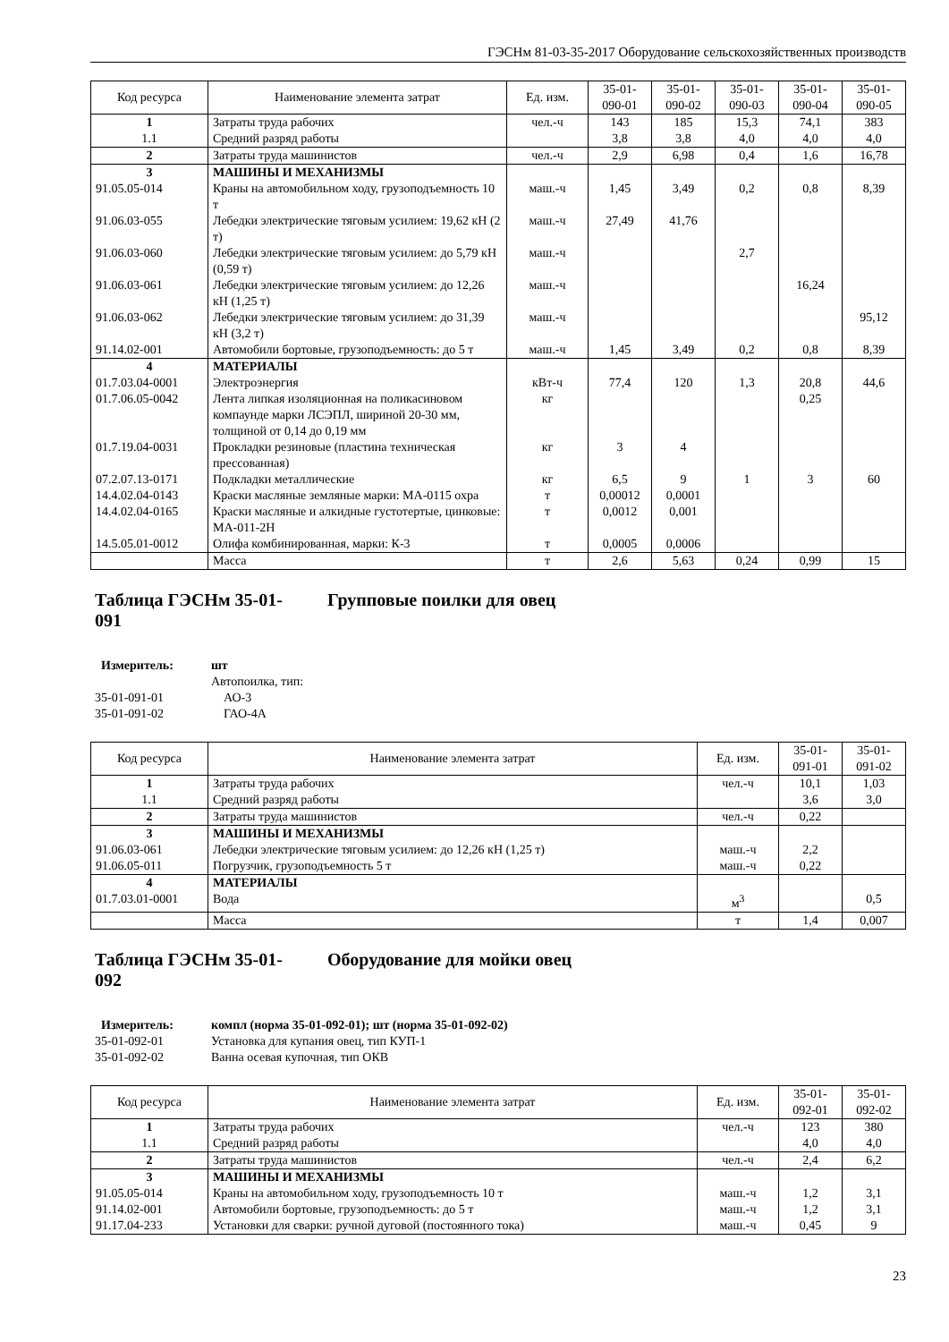ГЭСНм 81-03-35-2017 Оборудование сельскохозяйственных производств
| Код ресурса | Наименование элемента затрат | Ед. изм. | 35-01- 090-01 | 35-01- 090-02 | 35-01- 090-03 | 35-01- 090-04 | 35-01- 090-05 |
| --- | --- | --- | --- | --- | --- | --- | --- |
| 1 | Затраты труда рабочих | чел.-ч | 143 | 185 | 15,3 | 74,1 | 383 |
| 1.1 | Средний разряд работы | | 3,8 | 3,8 | 4,0 | 4,0 | 4,0 |
| 2 | Затраты труда машинистов | чел.-ч | 2,9 | 6,98 | 0,4 | 1,6 | 16,78 |
| 3 | МАШИНЫ И МЕХАНИЗМЫ | | | | | | |
| 91.05.05-014 | Краны на автомобильном ходу, грузоподъемность 10 т | маш.-ч | 1,45 | 3,49 | 0,2 | 0,8 | 8,39 |
| 91.06.03-055 | Лебедки электрические тяговым усилием: 19,62 кН (2 т) | маш.-ч | 27,49 | 41,76 | | | |
| 91.06.03-060 | Лебедки электрические тяговым усилием: до 5,79 кН (0,59 т) | маш.-ч | | | 2,7 | | |
| 91.06.03-061 | Лебедки электрические тяговым усилием: до 12,26 кН (1,25 т) | маш.-ч | | | | 16,24 | |
| 91.06.03-062 | Лебедки электрические тяговым усилием: до 31,39 кН (3,2 т) | маш.-ч | | | | | 95,12 |
| 91.14.02-001 | Автомобили бортовые, грузоподъемность: до 5 т | маш.-ч | 1,45 | 3,49 | 0,2 | 0,8 | 8,39 |
| 4 | МАТЕРИАЛЫ | | | | | | |
| 01.7.03.04-0001 | Электроэнергия | кВт-ч | 77,4 | 120 | 1,3 | 20,8 | 44,6 |
| 01.7.06.05-0042 | Лента липкая изоляционная на поликасиновом компаунде марки ЛСЭПЛ, шириной 20-30 мм, толщиной от 0,14 до 0,19 мм | кг | | | | 0,25 | |
| 01.7.19.04-0031 | Прокладки резиновые (пластина техническая прессованная) | кг | 3 | 4 | | | |
| 07.2.07.13-0171 | Подкладки металлические | кг | 6,5 | 9 | 1 | 3 | 60 |
| 14.4.02.04-0143 | Краски масляные земляные марки: МА-0115 охра | т | 0,00012 | 0,0001 | | | |
| 14.4.02.04-0165 | Краски масляные и алкидные густотертые, цинковые: МА-011-2Н | т | 0,0012 | 0,001 | | | |
| 14.5.05.01-0012 | Олифа комбинированная, марки: К-3 | т | 0,0005 | 0,0006 | | | |
| | Масса | т | 2,6 | 5,63 | 0,24 | 0,99 | 15 |
Таблица ГЭСНм 35-01-
091 Групповые поилки для овец
Измеритель: шт
Автопоилка, тип:
35-01-091-01 АО-3
35-01-091-02 ГАО-4А
| Код ресурса | Наименование элемента затрат | Ед. изм. | 35-01- 091-01 | 35-01- 091-02 |
| --- | --- | --- | --- | --- |
| 1 | Затраты труда рабочих | чел.-ч | 10,1 | 1,03 |
| 1.1 | Средний разряд работы | | 3,6 | 3,0 |
| 2 | Затраты труда машинистов | чел.-ч | 0,22 | |
| 3 | МАШИНЫ И МЕХАНИЗМЫ | | | |
| 91.06.03-061 | Лебедки электрические тяговым усилием: до 12,26 кН (1,25 т) | маш.-ч | 2,2 | |
| 91.06.05-011 | Погрузчик, грузоподъемность 5 т | маш.-ч | 0,22 | |
| 4 | МАТЕРИАЛЫ | | | |
| 01.7.03.01-0001 | Вода | м<sup>3</sup> | | 0,5 |
| | Масса | т | 1,4 | 0,007 |
Таблица ГЭСНм 35-01-
092 Оборудование для мойки овец
Измеритель: компл (норма 35-01-092-01); шт (норма 35-01-092-02)
35-01-092-01 Установка для купания овец, тип КУП-1
35-01-092-02 Ванна осевая купочная, тип ОКВ
| Код ресурса | Наименование элемента затрат | Ед. изм. | 35-01- 092-01 | 35-01- 092-02 |
| --- | --- | --- | --- | --- |
| 1 | Затраты труда рабочих | чел.-ч | 123 | 380 |
| 1.1 | Средний разряд работы | | 4,0 | 4,0 |
| 2 | Затраты труда машинистов | чел.-ч | 2,4 | 6,2 |
| 3 | МАШИНЫ И МЕХАНИЗМЫ | | | |
| 91.05.05-014 | Краны на автомобильном ходу, грузоподъемность 10 т | маш.-ч | 1,2 | 3,1 |
| 91.14.02-001 | Автомобили бортовые, грузоподъемность: до 5 т | маш.-ч | 1,2 | 3,1 |
| 91.17.04-233 | Установки для сварки: ручной дуговой (постоянного тока) | маш.-ч | 0,45 | 9 |
23